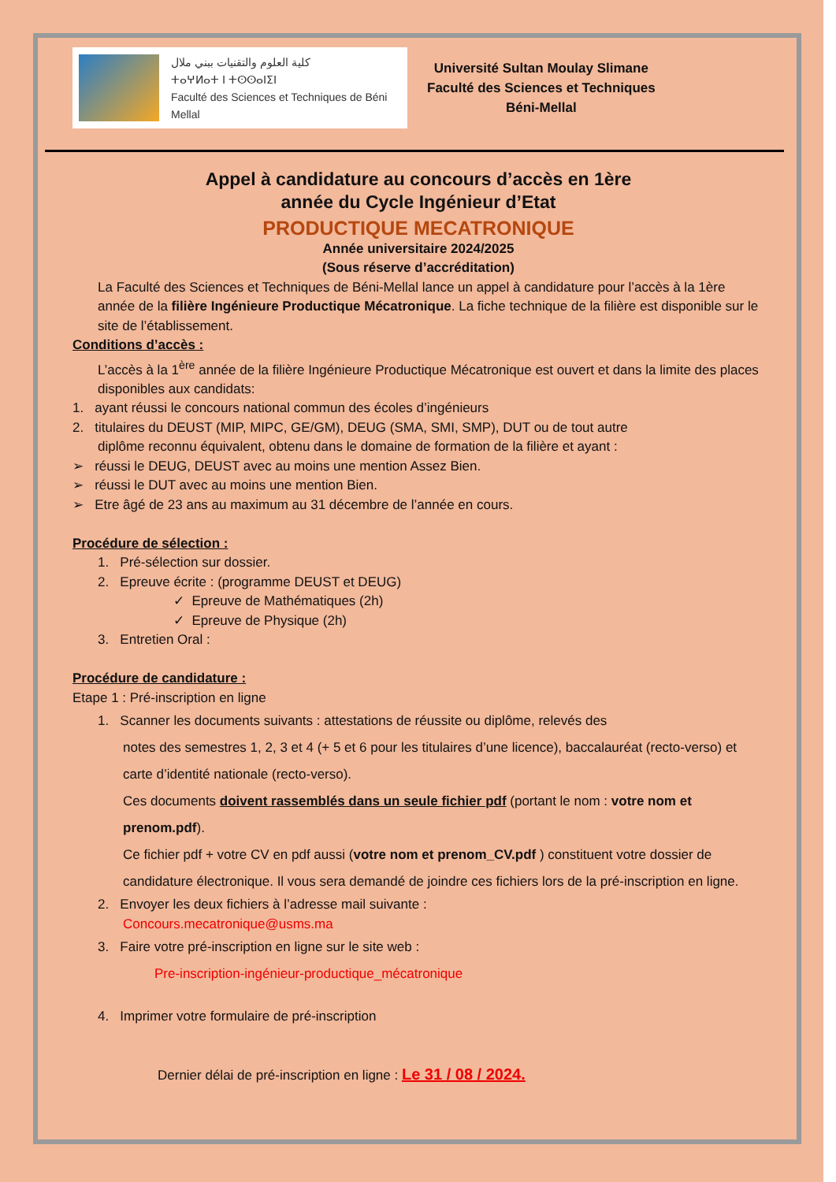كلية العلوم والتقنيات ببني ملال
ⵜⴰⵖⵍⴰⵜ ⵏ ⵜⵙⵙⴰⵏⵉⵏ
Faculté des Sciences et Techniques de Béni Mellal
Université Sultan Moulay Slimane
Faculté des Sciences et Techniques
Béni-Mellal
Appel à candidature au concours d’accès en 1ère
année du Cycle Ingénieur d’Etat
PRODUCTIQUE MECATRONIQUE
Année universitaire 2024/2025
(Sous réserve d’accréditation)
La Faculté des Sciences et Techniques de Béni-Mellal lance un appel à candidature pour l’accès à la 1ère année de la filière Ingénieure Productique Mécatronique. La fiche technique de la filière est disponible sur le site de l’établissement.
Conditions d’accès :
L’accès à la 1<sup>ère</sup> année de la filière Ingénieure Productique Mécatronique est ouvert et dans la limite des places disponibles aux candidats:
1. ayant réussi le concours national commun des écoles d’ingénieurs
2. titulaires du DEUST (MIP, MIPC, GE/GM), DEUG (SMA, SMI, SMP), DUT ou de tout autre
diplôme reconnu équivalent, obtenu dans le domaine de formation de la filière et ayant :
➢ réussi le DEUG, DEUST avec au moins une mention Assez Bien.
➢ réussi le DUT avec au moins une mention Bien.
➢ Etre âgé de 23 ans au maximum au 31 décembre de l’année en cours.
Procédure de sélection :
1. Pré-sélection sur dossier.
2. Epreuve écrite : (programme DEUST et DEUG)
✓ Epreuve de Mathématiques (2h)
✓ Epreuve de Physique (2h)
3. Entretien Oral :
Procédure de candidature :
Etape 1 : Pré-inscription en ligne
1. Scanner les documents suivants : attestations de réussite ou diplôme, relevés des
notes des semestres 1, 2, 3 et 4 (+ 5 et 6 pour les titulaires d’une licence), baccalauréat (recto-verso) et carte d’identité nationale (recto-verso).
Ces documents doivent rassemblés dans un seule fichier pdf (portant le nom : votre nom et prenom.pdf).
Ce fichier pdf + votre CV en pdf aussi (votre nom et prenom_CV.pdf ) constituent votre dossier de candidature électronique. Il vous sera demandé de joindre ces fichiers lors de la pré-inscription en ligne.
2. Envoyer les deux fichiers à l’adresse mail suivante :
Concours.mecatronique@usms.ma
3. Faire votre pré-inscription en ligne sur le site web :
Pre-inscription-ingénieur-productique_mécatronique
4. Imprimer votre formulaire de pré-inscription
Dernier délai de pré-inscription en ligne : Le 31 / 08 / 2024.